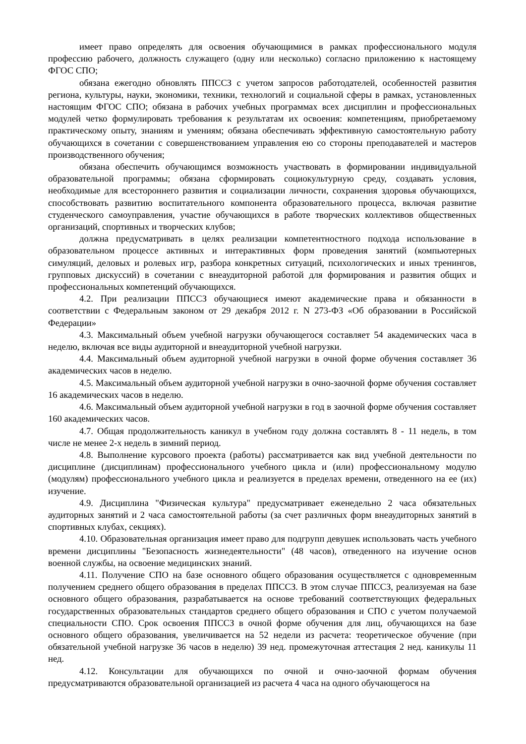имеет право определять для освоения обучающимися в рамках профессионального модуля профессию рабочего, должность служащего (одну или несколько) согласно приложению к настоящему ФГОС СПО;
обязана ежегодно обновлять ППССЗ с учетом запросов работодателей, особенностей развития региона, культуры, науки, экономики, техники, технологий и социальной сферы в рамках, установленных настоящим ФГОС СПО; обязана в рабочих учебных программах всех дисциплин и профессиональных модулей четко формулировать требования к результатам их освоения: компетенциям, приобретаемому практическому опыту, знаниям и умениям; обязана обеспечивать эффективную самостоятельную работу обучающихся в сочетании с совершенствованием управления ею со стороны преподавателей и мастеров производственного обучения;
обязана обеспечить обучающимся возможность участвовать в формировании индивидуальной образовательной программы; обязана сформировать социокультурную среду, создавать условия, необходимые для всестороннего развития и социализации личности, сохранения здоровья обучающихся, способствовать развитию воспитательного компонента образовательного процесса, включая развитие студенческого самоуправления, участие обучающихся в работе творческих коллективов общественных организаций, спортивных и творческих клубов;
должна предусматривать в целях реализации компетентностного подхода использование в образовательном процессе активных и интерактивных форм проведения занятий (компьютерных симуляций, деловых и ролевых игр, разбора конкретных ситуаций, психологических и иных тренингов, групповых дискуссий) в сочетании с внеаудиторной работой для формирования и развития общих и профессиональных компетенций обучающихся.
4.2. При реализации ППССЗ обучающиеся имеют академические права и обязанности в соответствии с Федеральным законом от 29 декабря 2012 г. N 273-ФЗ «Об образовании в Российской Федерации»
4.3. Максимальный объем учебной нагрузки обучающегося составляет 54 академических часа в неделю, включая все виды аудиторной и внеаудиторной учебной нагрузки.
4.4. Максимальный объем аудиторной учебной нагрузки в очной форме обучения составляет 36 академических часов в неделю.
4.5. Максимальный объем аудиторной учебной нагрузки в очно-заочной форме обучения составляет 16 академических часов в неделю.
4.6. Максимальный объем аудиторной учебной нагрузки в год в заочной форме обучения составляет 160 академических часов.
4.7. Общая продолжительность каникул в учебном году должна составлять 8 - 11 недель, в том числе не менее 2-х недель в зимний период.
4.8. Выполнение курсового проекта (работы) рассматривается как вид учебной деятельности по дисциплине (дисциплинам) профессионального учебного цикла и (или) профессиональному модулю (модулям) профессионального учебного цикла и реализуется в пределах времени, отведенного на ее (их) изучение.
4.9. Дисциплина "Физическая культура" предусматривает еженедельно 2 часа обязательных аудиторных занятий и 2 часа самостоятельной работы (за счет различных форм внеаудиторных занятий в спортивных клубах, секциях).
4.10. Образовательная организация имеет право для подгрупп девушек использовать часть учебного времени дисциплины "Безопасность жизнедеятельности" (48 часов), отведенного на изучение основ военной службы, на освоение медицинских знаний.
4.11. Получение СПО на базе основного общего образования осуществляется с одновременным получением среднего общего образования в пределах ППССЗ. В этом случае ППССЗ, реализуемая на базе основного общего образования, разрабатывается на основе требований соответствующих федеральных государственных образовательных стандартов среднего общего образования и СПО с учетом получаемой специальности СПО. Срок освоения ППССЗ в очной форме обучения для лиц, обучающихся на базе основного общего образования, увеличивается на 52 недели из расчета: теоретическое обучение (при обязательной учебной нагрузке 36 часов в неделю) 39 нед. промежуточная аттестация 2 нед. каникулы 11 нед.
4.12. Консультации для обучающихся по очной и очно-заочной формам обучения предусматриваются образовательной организацией из расчета 4 часа на одного обучающегося на